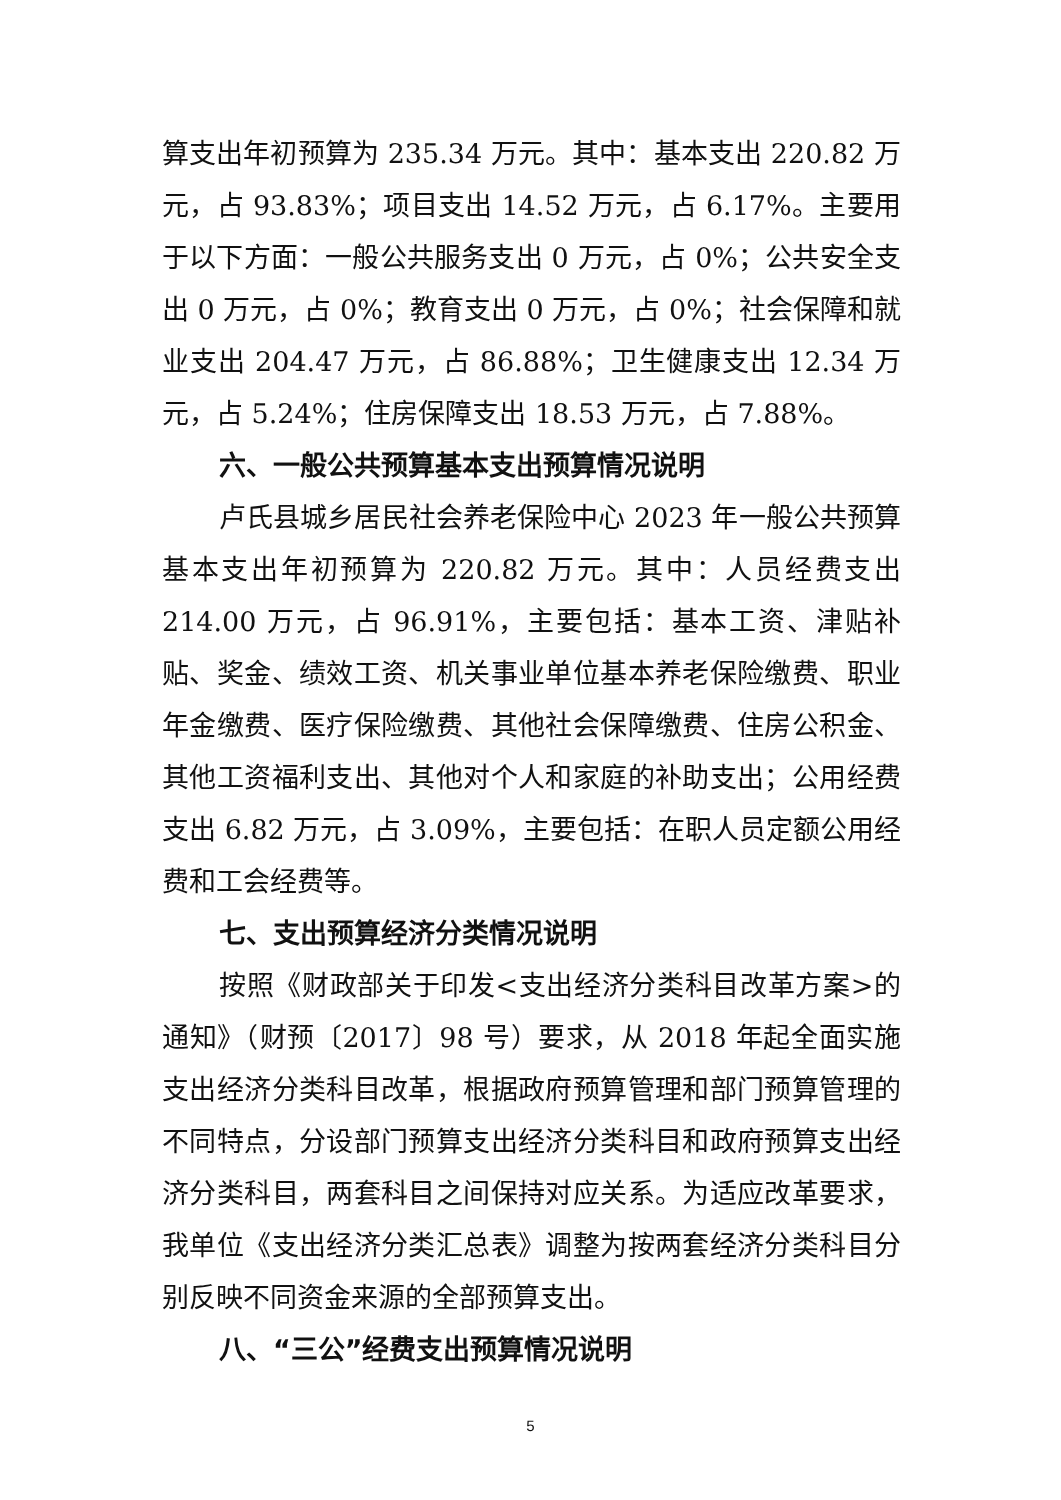算支出年初预算为 235.34 万元。其中：基本支出 220.82 万元，占 93.83%；项目支出 14.52 万元，占 6.17%。主要用于以下方面：一般公共服务支出 0 万元，占 0%；公共安全支出 0 万元，占 0%；教育支出 0 万元，占 0%；社会保障和就业支出 204.47 万元，占 86.88%；卫生健康支出 12.34 万元，占 5.24%；住房保障支出 18.53 万元，占 7.88%。
六、一般公共预算基本支出预算情况说明
卢氏县城乡居民社会养老保险中心 2023 年一般公共预算基本支出年初预算为 220.82 万元。其中：人员经费支出 214.00 万元，占 96.91%，主要包括：基本工资、津贴补贴、奖金、绩效工资、机关事业单位基本养老保险缴费、职业年金缴费、医疗保险缴费、其他社会保障缴费、住房公积金、其他工资福利支出、其他对个人和家庭的补助支出；公用经费支出 6.82 万元，占 3.09%，主要包括：在职人员定额公用经费和工会经费等。
七、支出预算经济分类情况说明
按照《财政部关于印发<支出经济分类科目改革方案>的通知》（财预〔2017〕98 号）要求，从 2018 年起全面实施支出经济分类科目改革，根据政府预算管理和部门预算管理的不同特点，分设部门预算支出经济分类科目和政府预算支出经济分类科目，两套科目之间保持对应关系。为适应改革要求，我单位《支出经济分类汇总表》调整为按两套经济分类科目分别反映不同资金来源的全部预算支出。
八、“三公”经费支出预算情况说明
5